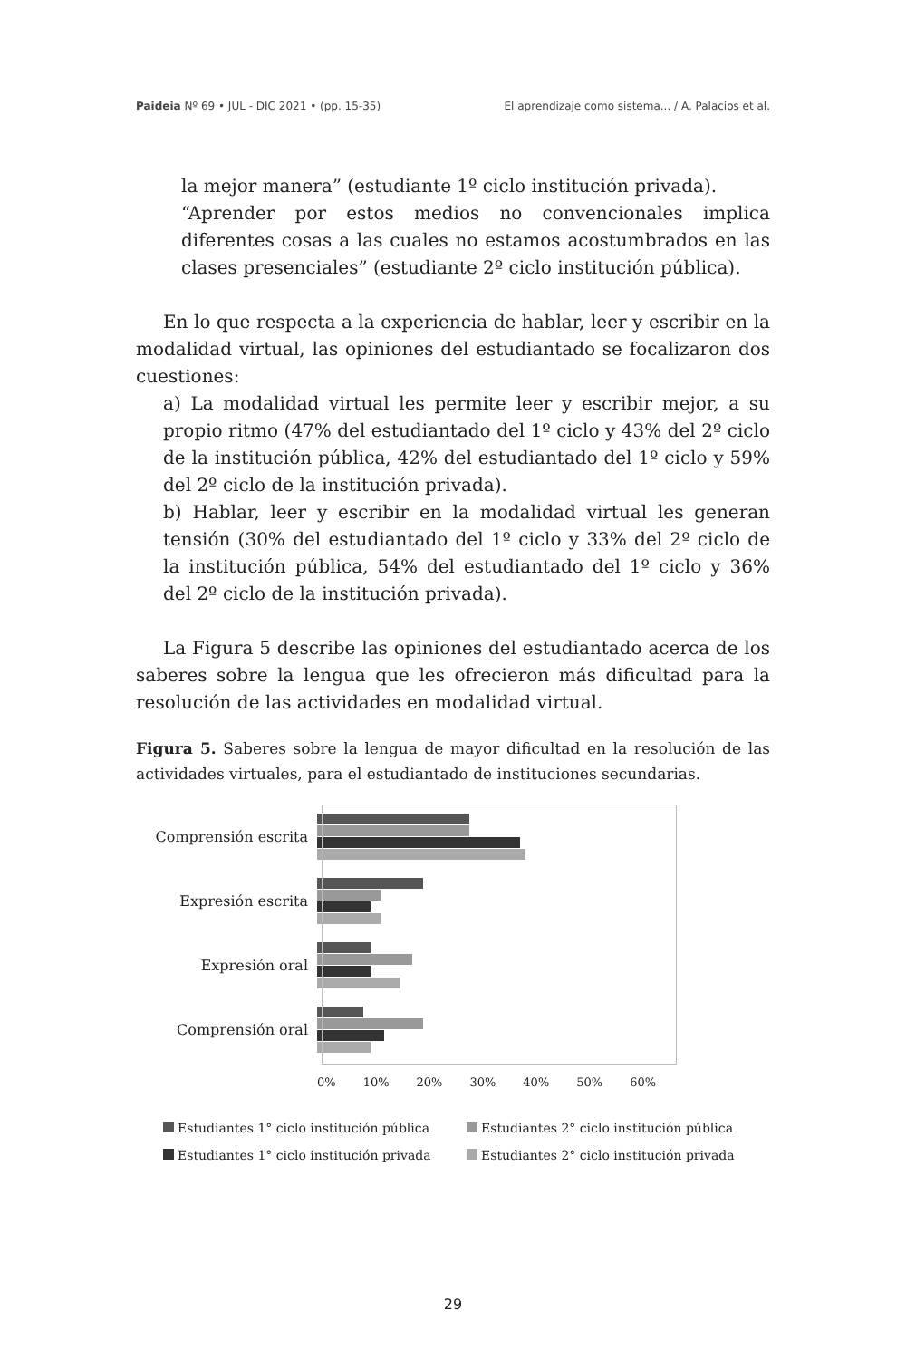Paideia Nº 69 • JUL - DIC 2021 • (pp. 15-35) El aprendizaje como sistema... / A. Palacios et al.
la mejor manera” (estudiante 1º ciclo institución privada).
“Aprender por estos medios no convencionales implica diferentes cosas a las cuales no estamos acostumbrados en las clases presenciales” (estudiante 2º ciclo institución pública).
En lo que respecta a la experiencia de hablar, leer y escribir en la modalidad virtual, las opiniones del estudiantado se focalizaron dos cuestiones:
a) La modalidad virtual les permite leer y escribir mejor, a su propio ritmo (47% del estudiantado del 1º ciclo y 43% del 2º ciclo de la institución pública, 42% del estudiantado del 1º ciclo y 59% del 2º ciclo de la institución privada).
b) Hablar, leer y escribir en la modalidad virtual les generan tensión (30% del estudiantado del 1º ciclo y 33% del 2º ciclo de la institución pública, 54% del estudiantado del 1º ciclo y 36% del 2º ciclo de la institución privada).
La Figura 5 describe las opiniones del estudiantado acerca de los saberes sobre la lengua que les ofrecieron más dificultad para la resolución de las actividades en modalidad virtual.
Figura 5. Saberes sobre la lengua de mayor dificultad en la resolución de las actividades virtuales, para el estudiantado de instituciones secundarias.
Comprensión escrita
Expresión escrita
Expresión oral
Comprensión oral
0% 10% 20% 30% 40% 50% 60%
Estudiantes 1° ciclo institución pública Estudiantes 2° ciclo institución pública Estudiantes 1° ciclo institución privada Estudiantes 2° ciclo institución privada
29